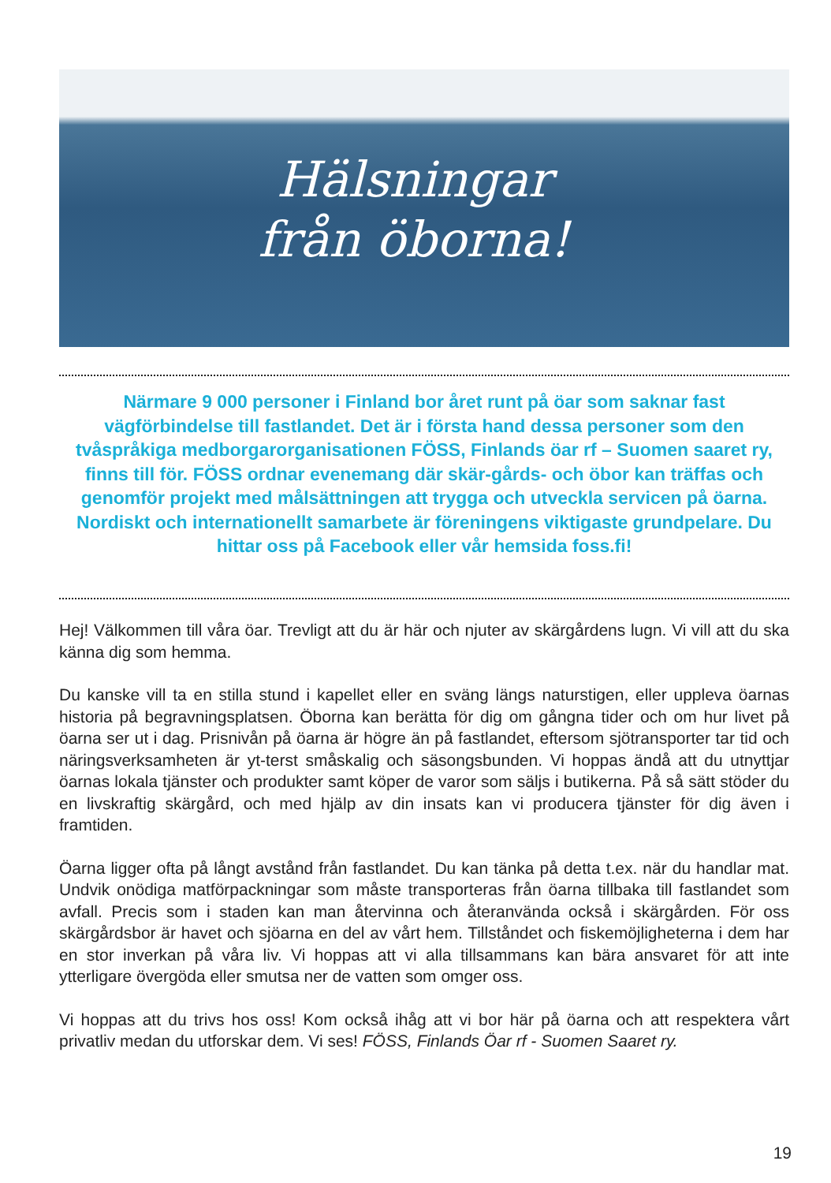Hälsningar
från öborna!
Närmare 9 000 personer i Finland bor året runt på öar som saknar fast vägförbindelse till fastlandet. Det är i första hand dessa personer som den tvåspråkiga medborgarorganisationen FÖSS, Finlands öar rf – Suomen saaret ry, finns till för. FÖSS ordnar evenemang där skär-gårds- och öbor kan träffas och genomför projekt med målsättningen att trygga och utveckla servicen på öarna. Nordiskt och internationellt samarbete är föreningens viktigaste grundpelare. Du hittar oss på Facebook eller vår hemsida foss.fi!
Hej! Välkommen till våra öar. Trevligt att du är här och njuter av skärgårdens lugn. Vi vill att du ska känna dig som hemma.
Du kanske vill ta en stilla stund i kapellet eller en sväng längs naturstigen, eller uppleva öarnas historia på begravningsplatsen. Öborna kan berätta för dig om gångna tider och om hur livet på öarna ser ut i dag. Prisnivån på öarna är högre än på fastlandet, eftersom sjötransporter tar tid och näringsverksamheten är yt-terst småskalig och säsongsbunden. Vi hoppas ändå att du utnyttjar öarnas lokala tjänster och produkter samt köper de varor som säljs i butikerna. På så sätt stöder du en livskraftig skärgård, och med hjälp av din insats kan vi producera tjänster för dig även i framtiden.
Öarna ligger ofta på långt avstånd från fastlandet. Du kan tänka på detta t.ex. när du handlar mat. Undvik onödiga matförpackningar som måste transporteras från öarna tillbaka till fastlandet som avfall. Precis som i staden kan man återvinna och återanvända också i skärgården. För oss skärgårdsbor är havet och sjöarna en del av vårt hem. Tillståndet och fiskemöjligheterna i dem har en stor inverkan på våra liv. Vi hoppas att vi alla tillsammans kan bära ansvaret för att inte ytterligare övergöda eller smutsa ner de vatten som omger oss.
Vi hoppas att du trivs hos oss! Kom också ihåg att vi bor här på öarna och att respektera vårt privatliv medan du utforskar dem. Vi ses! FÖSS, Finlands Öar rf - Suomen Saaret ry.
19